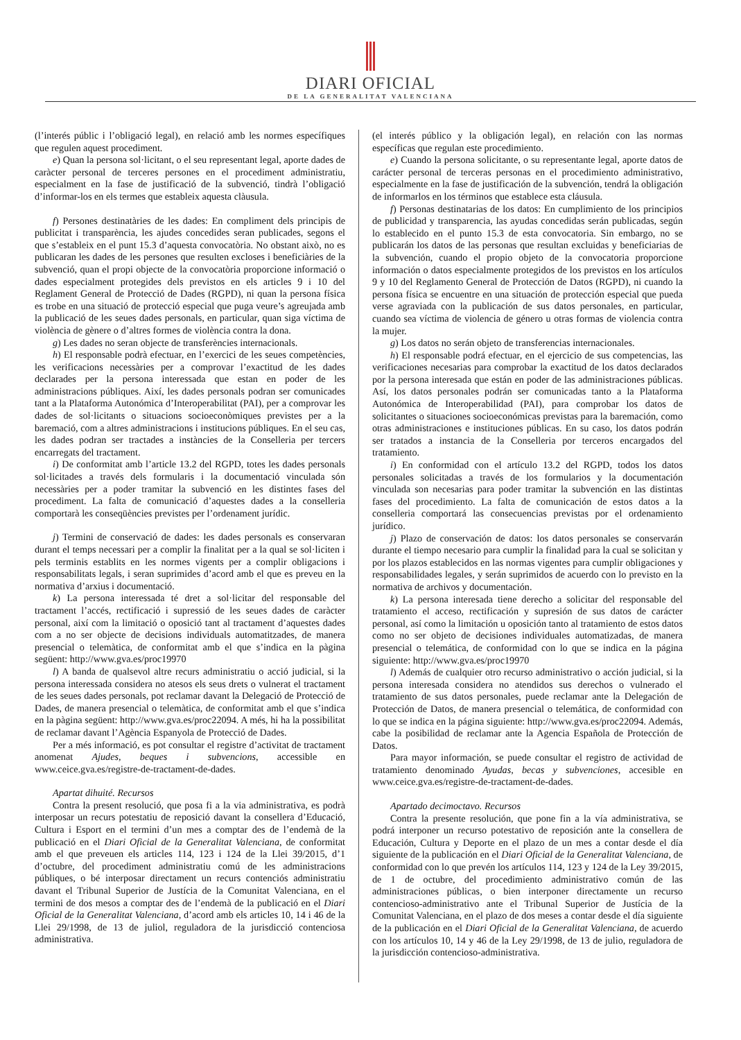DIARI OFICIAL
DE LA GENERALITAT VALENCIANA
(l’interés públic i l’obligació legal), en relació amb les normes específiques que regulen aquest procediment.
e) Quan la persona sol·licitant, o el seu representant legal, aporte dades de caràcter personal de terceres persones en el procediment administratiu, especialment en la fase de justificació de la subvenció, tindrà l’obligació d’informar-los en els termes que estableix aquesta clàusula.
f) Persones destinatàries de les dades: En compliment dels principis de publicitat i transparència, les ajudes concedides seran publicades, segons el que s’estableix en el punt 15.3 d’aquesta convocatòria. No obstant això, no es publicaran les dades de les persones que resulten excloses i beneficiàries de la subvenció, quan el propi objecte de la convocatòria proporcione informació o dades especialment protegides dels previstos en els articles 9 i 10 del Reglament General de Protecció de Dades (RGPD), ni quan la persona física es trobe en una situació de protecció especial que puga veure’s agreujada amb la publicació de les seues dades personals, en particular, quan siga víctima de violència de gènere o d’altres formes de violència contra la dona.
g) Les dades no seran objecte de transferències internacionals.
h) El responsable podrà efectuar, en l’exercici de les seues competències, les verificacions necessàries per a comprovar l’exactitud de les dades declarades per la persona interessada que estan en poder de les administracions públiques. Així, les dades personals podran ser comunicades tant a la Plataforma Autonómica d’Interoperabilitat (PAI), per a comprovar les dades de sol·licitants o situacions socioeconòmiques previstes per a la baremació, com a altres administracions i institucions públiques. En el seu cas, les dades podran ser tractades a instàncies de la Conselleria per tercers encarregats del tractament.
i) De conformitat amb l’article 13.2 del RGPD, totes les dades personals sol·licitades a través dels formularis i la documentació vinculada són necessàries per a poder tramitar la subvenció en les distintes fases del procediment. La falta de comunicació d’aquestes dades a la conselleria comportarà les conseqüències previstes per l’ordenament jurídic.
j) Termini de conservació de dades: les dades personals es conservaran durant el temps necessari per a complir la finalitat per a la qual se sol·liciten i pels terminis establits en les normes vigents per a complir obligacions i responsabilitats legals, i seran suprimides d’acord amb el que es preveu en la normativa d’arxius i documentació.
k) La persona interessada té dret a sol·licitar del responsable del tractament l’accés, rectificació i supressió de les seues dades de caràcter personal, així com la limitació o oposició tant al tractament d’aquestes dades com a no ser objecte de decisions individuals automatitzades, de manera presencial o telemàtica, de conformitat amb el que s’indica en la pàgina següent: http://www.gva.es/proc19970
l) A banda de qualsevol altre recurs administratiu o acció judicial, si la persona interessada considera no atesos els seus drets o vulnerat el tractament de les seues dades personals, pot reclamar davant la Delegació de Protecció de Dades, de manera presencial o telemàtica, de conformitat amb el que s’indica en la pàgina següent: http://www.gva.es/proc22094. A més, hi ha la possibilitat de reclamar davant l’Agència Espanyola de Protecció de Dades.
Per a més informació, es pot consultar el registre d’activitat de tractament anomenat Ajudes, beques i subvencions, accessible en www.ceice.gva.es/registre-de-tractament-de-dades.
Apartat dihuité. Recursos
Contra la present resolució, que posa fi a la via administrativa, es podrà interposar un recurs potestatiu de reposició davant la consellera d’Educació, Cultura i Esport en el termini d’un mes a comptar des de l’endemà de la publicació en el Diari Oficial de la Generalitat Valenciana, de conformitat amb el que preveuen els articles 114, 123 i 124 de la Llei 39/2015, d’1 d’octubre, del procediment administratiu comú de les administracions públiques, o bé interposar directament un recurs contenciós administratiu davant el Tribunal Superior de Justícia de la Comunitat Valenciana, en el termini de dos mesos a comptar des de l’endemà de la publicació en el Diari Oficial de la Generalitat Valenciana, d’acord amb els articles 10, 14 i 46 de la Llei 29/1998, de 13 de juliol, reguladora de la jurisdicció contenciosa administrativa.
(el interés público y la obligación legal), en relación con las normas específicas que regulan este procedimiento.
e) Cuando la persona solicitante, o su representante legal, aporte datos de carácter personal de terceras personas en el procedimiento administrativo, especialmente en la fase de justificación de la subvención, tendrá la obligación de informarlos en los términos que establece esta cláusula.
f) Personas destinatarias de los datos: En cumplimiento de los principios de publicidad y transparencia, las ayudas concedidas serán publicadas, según lo establecido en el punto 15.3 de esta convocatoria. Sin embargo, no se publicarán los datos de las personas que resultan excluidas y beneficiarias de la subvención, cuando el propio objeto de la convocatoria proporcione información o datos especialmente protegidos de los previstos en los artículos 9 y 10 del Reglamento General de Protección de Datos (RGPD), ni cuando la persona física se encuentre en una situación de protección especial que pueda verse agraviada con la publicación de sus datos personales, en particular, cuando sea víctima de violencia de género u otras formas de violencia contra la mujer.
g) Los datos no serán objeto de transferencias internacionales.
h) El responsable podrá efectuar, en el ejercicio de sus competencias, las verificaciones necesarias para comprobar la exactitud de los datos declarados por la persona interesada que están en poder de las administraciones públicas. Así, los datos personales podrán ser comunicadas tanto a la Plataforma Autonómica de Interoperabilidad (PAI), para comprobar los datos de solicitantes o situaciones socioeconómicas previstas para la baremación, como otras administraciones e instituciones públicas. En su caso, los datos podrán ser tratados a instancia de la Conselleria por terceros encargados del tratamiento.
i) En conformidad con el artículo 13.2 del RGPD, todos los datos personales solicitadas a través de los formularios y la documentación vinculada son necesarias para poder tramitar la subvención en las distintas fases del procedimiento. La falta de comunicación de estos datos a la conselleria comportará las consecuencias previstas por el ordenamiento jurídico.
j) Plazo de conservación de datos: los datos personales se conservarán durante el tiempo necesario para cumplir la finalidad para la cual se solicitan y por los plazos establecidos en las normas vigentes para cumplir obligaciones y responsabilidades legales, y serán suprimidos de acuerdo con lo previsto en la normativa de archivos y documentación.
k) La persona interesada tiene derecho a solicitar del responsable del tratamiento el acceso, rectificación y supresión de sus datos de carácter personal, así como la limitación u oposición tanto al tratamiento de estos datos como no ser objeto de decisiones individuales automatizadas, de manera presencial o telemática, de conformidad con lo que se indica en la página siguiente: http://www.gva.es/proc19970
l) Además de cualquier otro recurso administrativo o acción judicial, si la persona interesada considera no atendidos sus derechos o vulnerado el tratamiento de sus datos personales, puede reclamar ante la Delegación de Protección de Datos, de manera presencial o telemática, de conformidad con lo que se indica en la página siguiente: http://www.gva.es/proc22094. Además, cabe la posibilidad de reclamar ante la Agencia Española de Protección de Datos.
Para mayor información, se puede consultar el registro de actividad de tratamiento denominado Ayudas, becas y subvenciones, accesible en www.ceice.gva.es/registre-de-tractament-de-dades.
Apartado decimoctavo. Recursos
Contra la presente resolución, que pone fin a la vía administrativa, se podrá interponer un recurso potestativo de reposición ante la consellera de Educación, Cultura y Deporte en el plazo de un mes a contar desde el día siguiente de la publicación en el Diari Oficial de la Generalitat Valenciana, de conformidad con lo que prevén los artículos 114, 123 y 124 de la Ley 39/2015, de 1 de octubre, del procedimiento administrativo común de las administraciones públicas, o bien interponer directamente un recurso contencioso-administrativo ante el Tribunal Superior de Justícia de la Comunitat Valenciana, en el plazo de dos meses a contar desde el día siguiente de la publicación en el Diari Oficial de la Generalitat Valenciana, de acuerdo con los artículos 10, 14 y 46 de la Ley 29/1998, de 13 de julio, reguladora de la jurisdicción contencioso-administrativa.